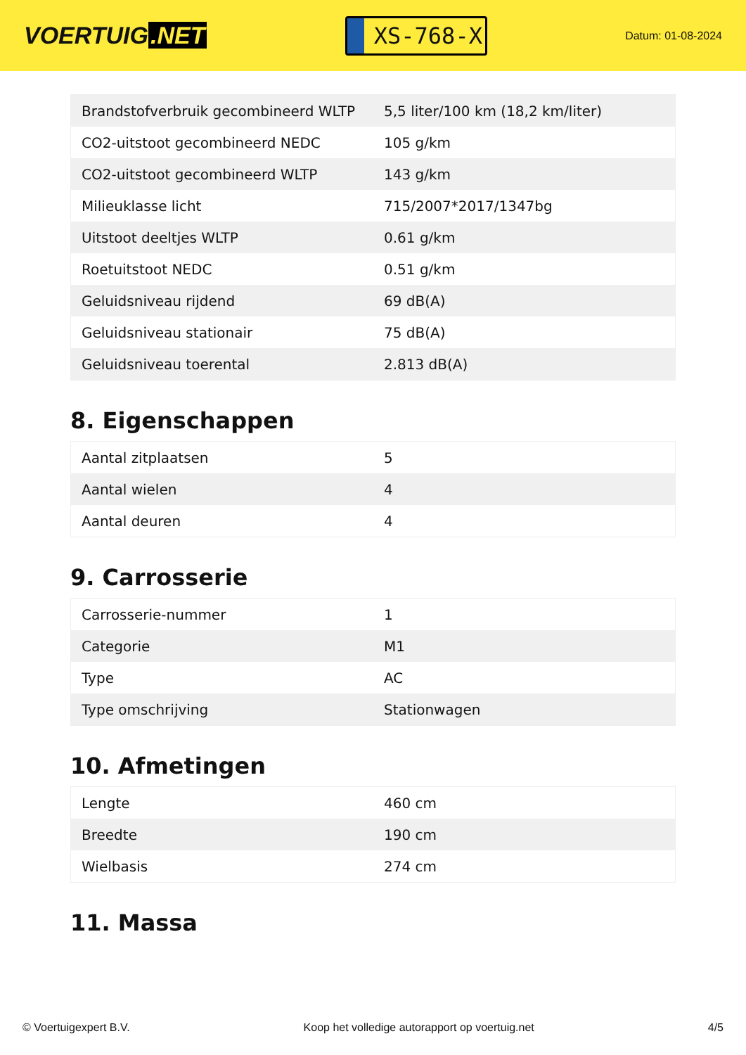VOERTUIG.NET
XS-768-X
Datum: 01-08-2024
| Brandstofverbruik gecombineerd WLTP | 5,5 liter/100 km (18,2 km/liter) |
| CO2-uitstoot gecombineerd NEDC | 105 g/km |
| CO2-uitstoot gecombineerd WLTP | 143 g/km |
| Milieuklasse licht | 715/2007*2017/1347bg |
| Uitstoot deeltjes WLTP | 0.61 g/km |
| Roetuitstoot NEDC | 0.51 g/km |
| Geluidsniveau rijdend | 69 dB(A) |
| Geluidsniveau stationair | 75 dB(A) |
| Geluidsniveau toerental | 2.813 dB(A) |
8. Eigenschappen
| Aantal zitplaatsen | 5 |
| Aantal wielen | 4 |
| Aantal deuren | 4 |
9. Carrosserie
| Carrosserie-nummer | 1 |
| Categorie | M1 |
| Type | AC |
| Type omschrijving | Stationwagen |
10. Afmetingen
| Lengte | 460 cm |
| Breedte | 190 cm |
| Wielbasis | 274 cm |
11. Massa
© Voertuigexpert B.V. Koop het volledige autorapport op voertuig.net 4/5